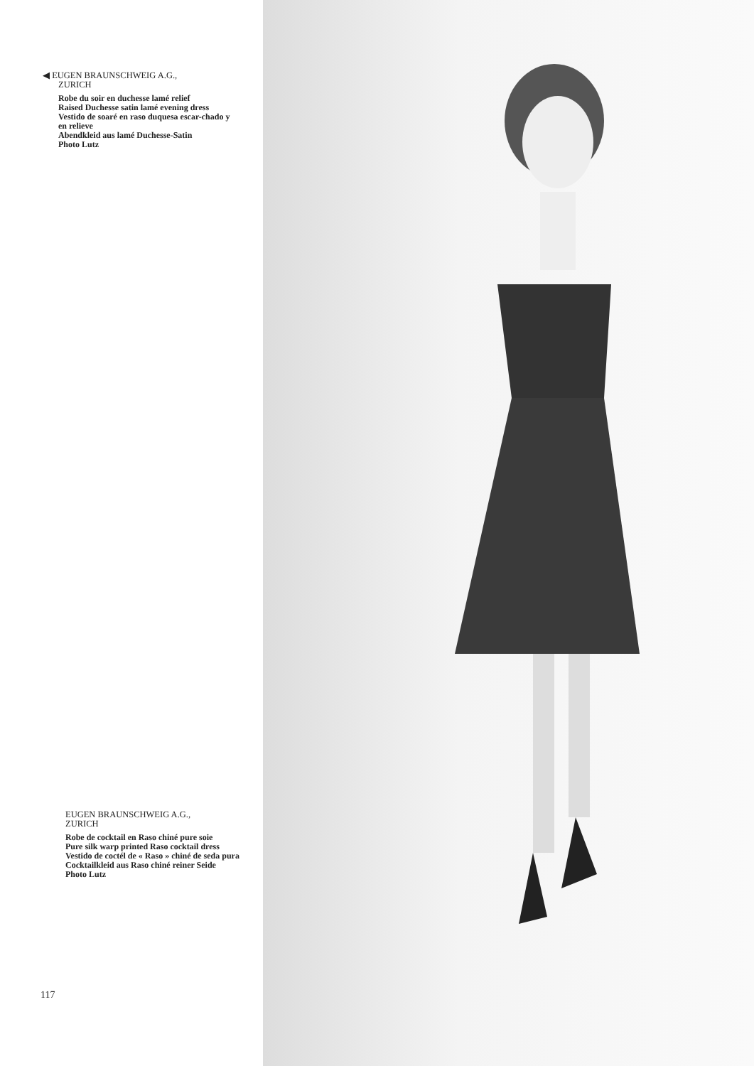◀ EUGEN BRAUNSCHWEIG A.G.,
ZURICH
Robe du soir en duchesse lamé relief
Raised Duchesse satin lamé evening dress
Vestido de soaré en raso duquesa escar-chado y en relieve
Abendkleid aus lamé Duchesse-Satin
Photo Lutz
EUGEN BRAUNSCHWEIG A.G.,
ZURICH
Robe de cocktail en Raso chiné pure soie
Pure silk warp printed Raso cocktail dress
Vestido de coctél de « Raso » chiné de seda pura
Cocktailkleid aus Raso chiné reiner Seide
Photo Lutz
117